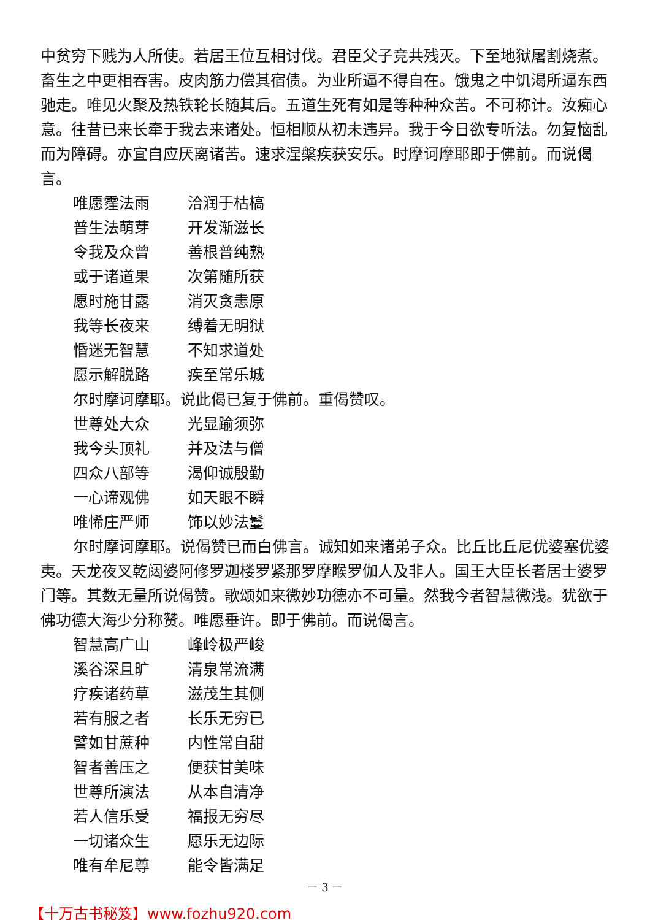中贫穷下贱为人所使。若居王位互相讨伐。君臣父子竞共残灭。下至地狱屠割烧煮。畜生之中更相吞害。皮肉筋力偿其宿债。为业所逼不得自在。饿鬼之中饥渴所逼东西驰走。唯见火聚及热铁轮长随其后。五道生死有如是等种种众苦。不可称计。汝痴心意。往昔已来长牵于我去来诸处。恒相顺从初未违异。我于今日欲专听法。勿复恼乱而为障碍。亦宜自应厌离诸苦。速求涅槃疾获安乐。时摩诃摩耶即于佛前。而说偈言。
唯愿霔法雨 洽润于枯槁
普生法萌芽 开发渐滋长
令我及众曾 善根普纯熟
或于诸道果 次第随所获
愿时施甘露 消灭贪恚原
我等长夜来 缚着无明狱
惛迷无智慧 不知求道处
愿示解脱路 疾至常乐城
尔时摩诃摩耶。说此偈已复于佛前。重偈赞叹。
世尊处大众 光显踰须弥
我今头顶礼 并及法与僧
四众八部等 渴仰诚殷勤
一心谛观佛 如天眼不瞬
唯悕庄严师 饰以妙法鬘
尔时摩诃摩耶。说偈赞已而白佛言。诚知如来诸弟子众。比丘比丘尼优婆塞优婆夷。天龙夜叉乾闼婆阿修罗迦楼罗紧那罗摩睺罗伽人及非人。国王大臣长者居士婆罗门等。其数无量所说偈赞。歌颂如来微妙功德亦不可量。然我今者智慧微浅。犹欲于佛功德大海少分称赞。唯愿垂许。即于佛前。而说偈言。
智慧高广山 峰岭极严峻
溪谷深且旷 清泉常流满
疗疾诸药草 滋茂生其侧
若有服之者 长乐无穷已
譬如甘蔗种 内性常自甜
智者善压之 便获甘美味
世尊所演法 从本自清净
若人信乐受 福报无穷尽
一切诸众生 愿乐无边际
唯有牟尼尊 能令皆满足
－ 3 －
【十万古书秘笈】www.fozhu920.com